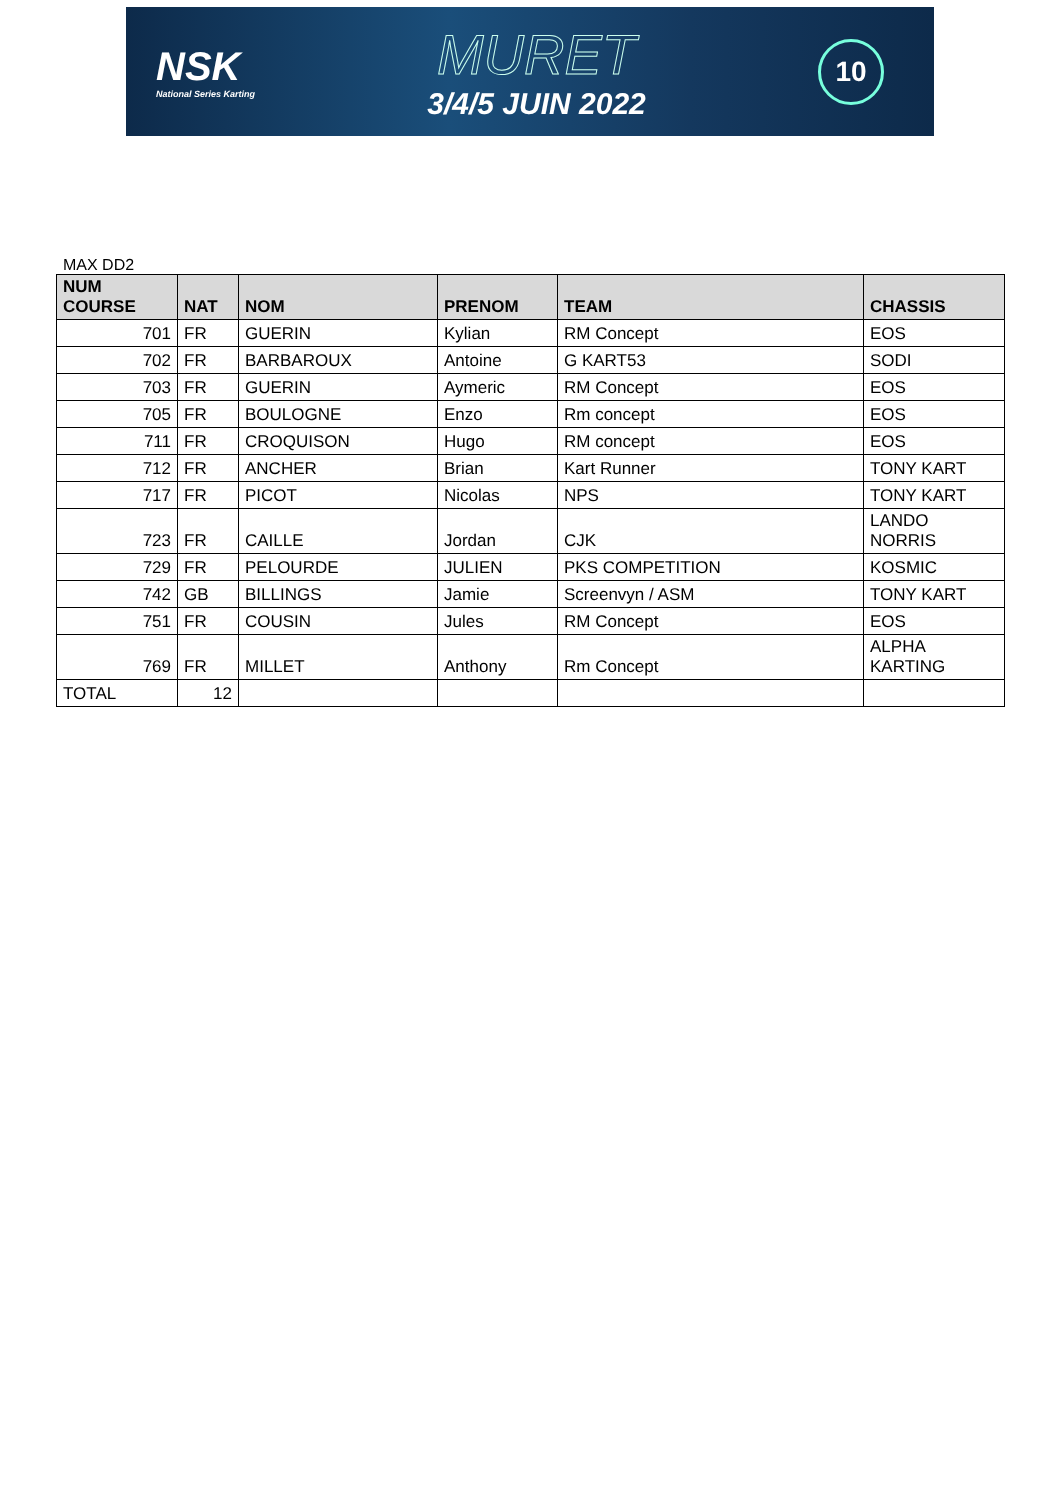NSK
National Series Karting
MURET
3/4/5 JUIN 2022
10
MAX DD2
| NUM COURSE | NAT | NOM | PRENOM | TEAM | CHASSIS |
| --- | --- | --- | --- | --- | --- |
| 701 | FR | GUERIN | Kylian | RM Concept | EOS |
| 702 | FR | BARBAROUX | Antoine | G KART53 | SODI |
| 703 | FR | GUERIN | Aymeric | RM Concept | EOS |
| 705 | FR | BOULOGNE | Enzo | Rm concept | EOS |
| 711 | FR | CROQUISON | Hugo | RM concept | EOS |
| 712 | FR | ANCHER | Brian | Kart Runner | TONY KART |
| 717 | FR | PICOT | Nicolas | NPS | TONY KART |
| 723 | FR | CAILLE | Jordan | CJK | LANDO NORRIS |
| 729 | FR | PELOURDE | JULIEN | PKS COMPETITION | KOSMIC |
| 742 | GB | BILLINGS | Jamie | Screenvyn / ASM | TONY KART |
| 751 | FR | COUSIN | Jules | RM Concept | EOS |
| 769 | FR | MILLET | Anthony | Rm Concept | ALPHA KARTING |
| TOTAL | 12 | | | | |